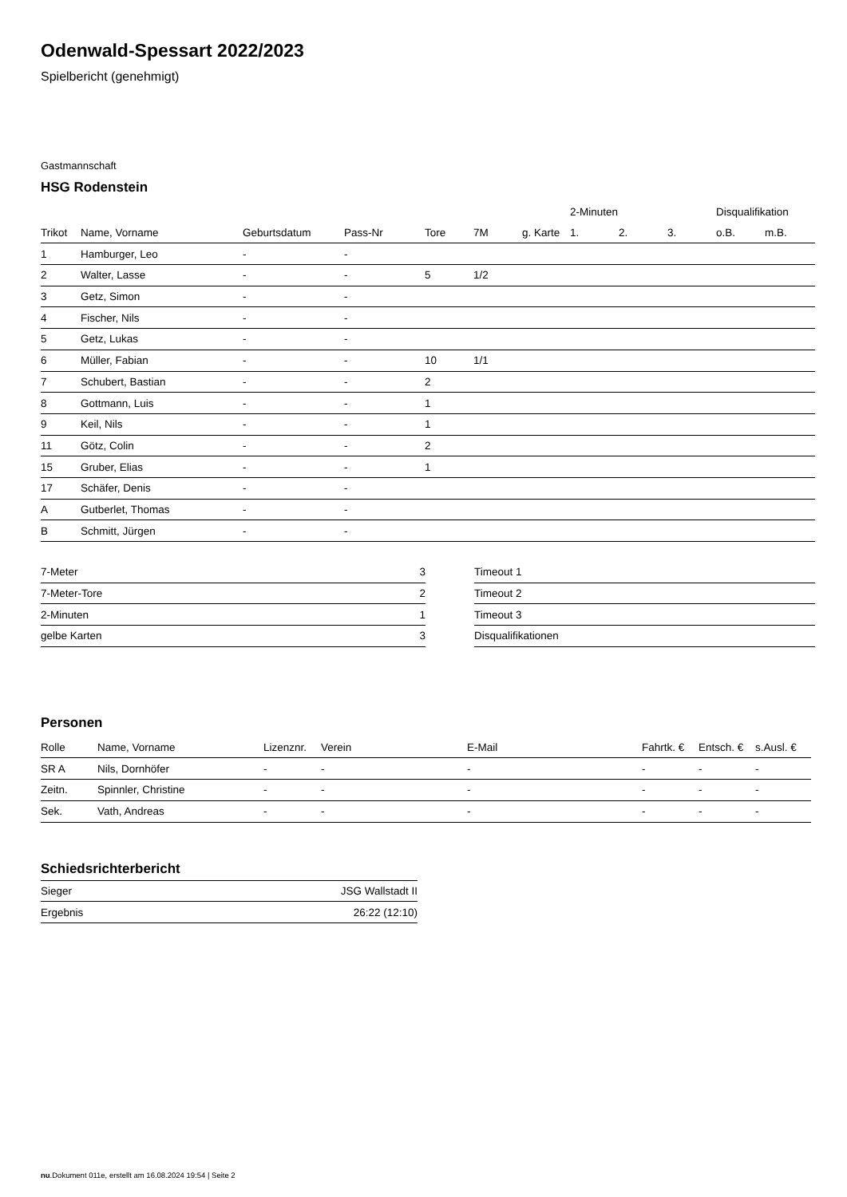Odenwald-Spessart 2022/2023
Spielbericht (genehmigt)
Gastmannschaft
HSG Rodenstein
| | | | | | | | 2-Minuten | | | Disqualifikation | |
| --- | --- | --- | --- | --- | --- | --- | --- | --- | --- | --- | --- |
| Trikot | Name, Vorname | Geburtsdatum | Pass-Nr | Tore | 7M | g. Karte | 1. | 2. | 3. | o.B. | m.B. |
| 1 | Hamburger, Leo | - | - | | | | | | | | |
| 2 | Walter, Lasse | - | - | 5 | 1/2 | | | | | | |
| 3 | Getz, Simon | - | - | | | | | | | | |
| 4 | Fischer, Nils | - | - | | | | | | | | |
| 5 | Getz, Lukas | - | - | | | | | | | | |
| 6 | Müller, Fabian | - | - | 10 | 1/1 | | | | | | |
| 7 | Schubert, Bastian | - | - | 2 | | | | | | | |
| 8 | Gottmann, Luis | - | - | 1 | | | | | | | |
| 9 | Keil, Nils | - | - | 1 | | | | | | | |
| 11 | Götz, Colin | - | - | 2 | | | | | | | |
| 15 | Gruber, Elias | - | - | 1 | | | | | | | |
| 17 | Schäfer, Denis | - | - | | | | | | | | |
| A | Gutberlet, Thomas | - | - | | | | | | | | |
| B | Schmitt, Jürgen | - | - | | | | | | | | |
| 7-Meter | 3 |
| 7-Meter-Tore | 2 |
| 2-Minuten | 1 |
| gelbe Karten | 3 |
| Timeout 1 |
| Timeout 2 |
| Timeout 3 |
| Disqualifikationen |
Personen
| Rolle | Name, Vorname | Lizenznr. | Verein | E-Mail | Fahrtk. € | Entsch. € | s.Ausl. € |
| --- | --- | --- | --- | --- | --- | --- | --- |
| SR A | Nils, Dornhöfer | - | - | - | - | - | - |
| Zeitn. | Spinnler, Christine | - | - | - | - | - | - |
| Sek. | Vath, Andreas | - | - | - | - | - | - |
Schiedsrichterbericht
| Sieger | JSG Wallstadt II |
| Ergebnis | 26:22 (12:10) |
nu.Dokument 011e, erstellt am 16.08.2024 19:54 | Seite 2